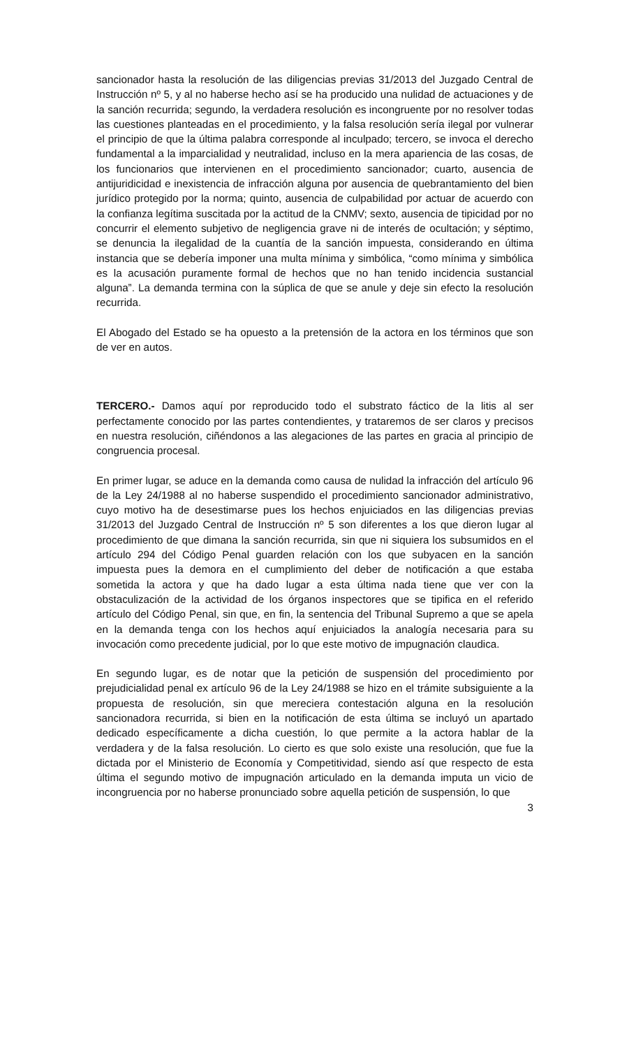sancionador hasta la resolución de las diligencias previas 31/2013 del Juzgado Central de Instrucción nº 5, y al no haberse hecho así se ha producido una nulidad de actuaciones y de la sanción recurrida; segundo, la verdadera resolución es incongruente por no resolver todas las cuestiones planteadas en el procedimiento, y la falsa resolución sería ilegal por vulnerar el principio de que la última palabra corresponde al inculpado; tercero, se invoca el derecho fundamental a la imparcialidad y neutralidad, incluso en la mera apariencia de las cosas, de los funcionarios que intervienen en el procedimiento sancionador; cuarto, ausencia de antijuridicidad e inexistencia de infracción alguna por ausencia de quebrantamiento del bien jurídico protegido por la norma; quinto, ausencia de culpabilidad por actuar de acuerdo con la confianza legítima suscitada por la actitud de la CNMV; sexto, ausencia de tipicidad por no concurrir el elemento subjetivo de negligencia grave ni de interés de ocultación; y séptimo, se denuncia la ilegalidad de la cuantía de la sanción impuesta, considerando en última instancia que se debería imponer una multa mínima y simbólica, “como mínima y simbólica es la acusación puramente formal de hechos que no han tenido incidencia sustancial alguna”. La demanda termina con la súplica de que se anule y deje sin efecto la resolución recurrida.
El Abogado del Estado se ha opuesto a la pretensión de la actora en los términos que son de ver en autos.
TERCERO.- Damos aquí por reproducido todo el substrato fáctico de la litis al ser perfectamente conocido por las partes contendientes, y trataremos de ser claros y precisos en nuestra resolución, ciñéndonos a las alegaciones de las partes en gracia al principio de congruencia procesal.
En primer lugar, se aduce en la demanda como causa de nulidad la infracción del artículo 96 de la Ley 24/1988 al no haberse suspendido el procedimiento sancionador administrativo, cuyo motivo ha de desestimarse pues los hechos enjuiciados en las diligencias previas 31/2013 del Juzgado Central de Instrucción nº 5 son diferentes a los que dieron lugar al procedimiento de que dimana la sanción recurrida, sin que ni siquiera los subsumidos en el artículo 294 del Código Penal guarden relación con los que subyacen en la sanción impuesta pues la demora en el cumplimiento del deber de notificación a que estaba sometida la actora y que ha dado lugar a esta última nada tiene que ver con la obstaculización de la actividad de los órganos inspectores que se tipifica en el referido artículo del Código Penal, sin que, en fin, la sentencia del Tribunal Supremo a que se apela en la demanda tenga con los hechos aquí enjuiciados la analogía necesaria para su invocación como precedente judicial, por lo que este motivo de impugnación claudica.
En segundo lugar, es de notar que la petición de suspensión del procedimiento por prejudicialidad penal ex artículo 96 de la Ley 24/1988 se hizo en el trámite subsiguiente a la propuesta de resolución, sin que mereciera contestación alguna en la resolución sancionadora recurrida, si bien en la notificación de esta última se incluyó un apartado dedicado específicamente a dicha cuestión, lo que permite a la actora hablar de la verdadera y de la falsa resolución. Lo cierto es que solo existe una resolución, que fue la dictada por el Ministerio de Economía y Competitividad, siendo así que respecto de esta última el segundo motivo de impugnación articulado en la demanda imputa un vicio de incongruencia por no haberse pronunciado sobre aquella petición de suspensión, lo que
3